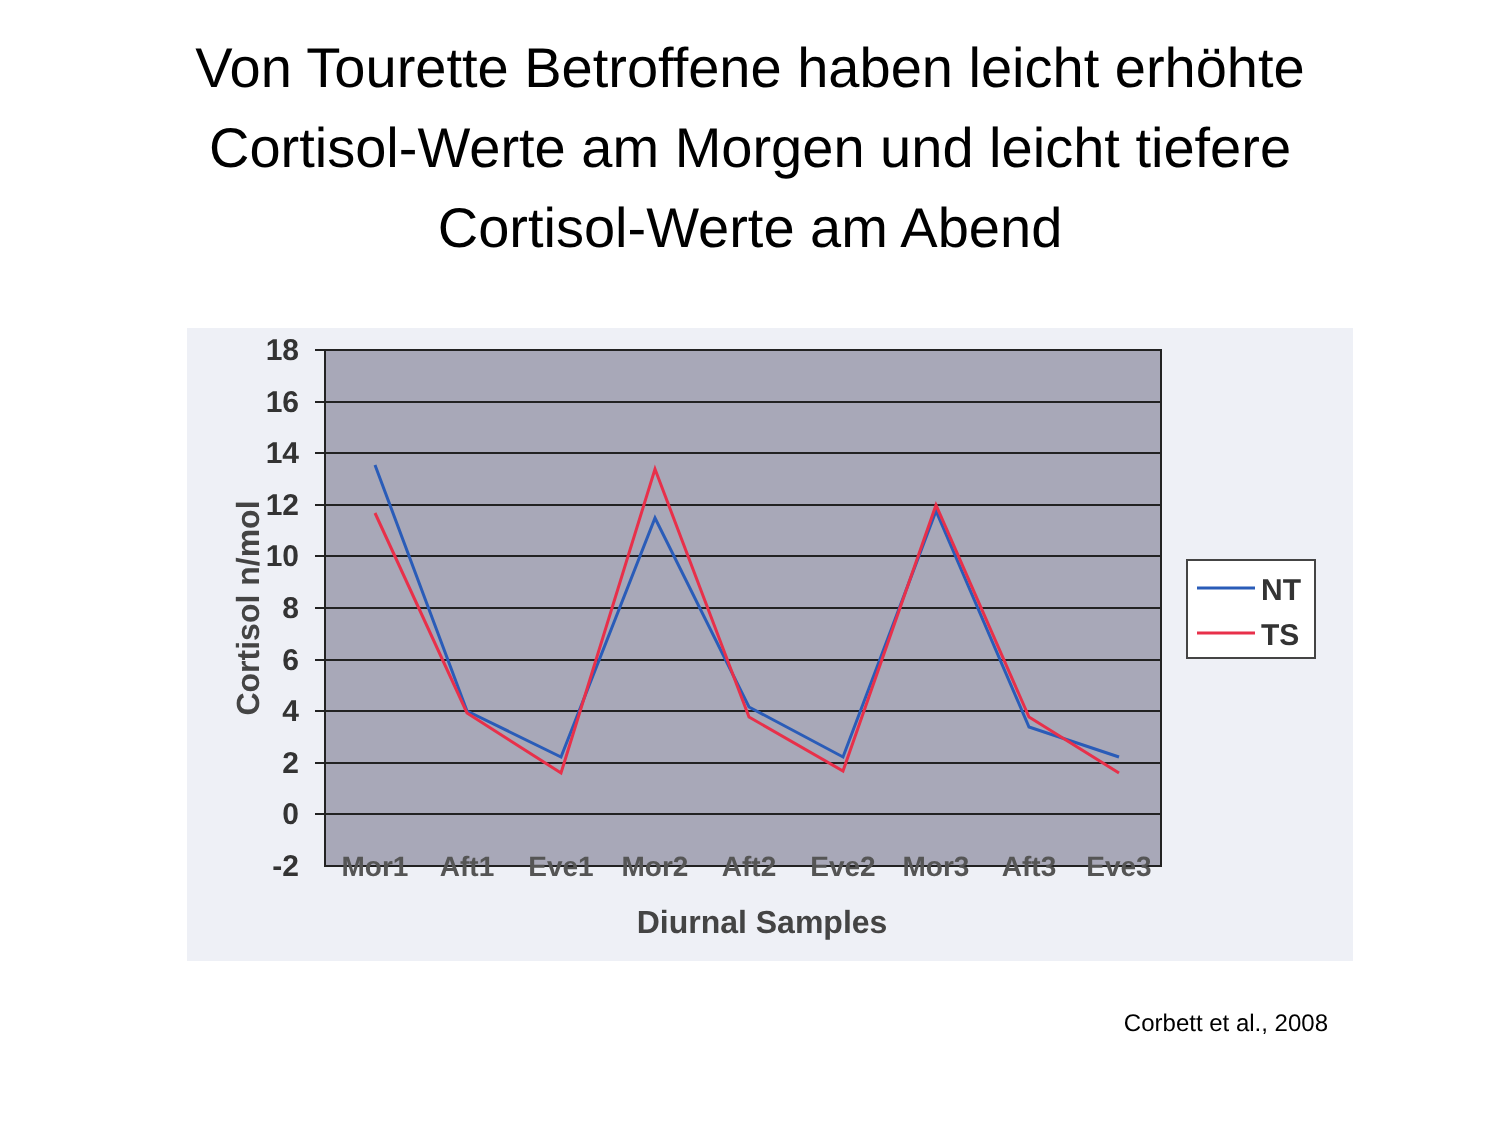Von Tourette Betroffene haben leicht erhöhte
Cortisol-Werte am Morgen und leicht tiefere
Cortisol-Werte am Abend
18
16
14
12
10
8
6
4
2
0
-2
Mor1
Aft1
Eve1
Mor2
Aft2
Eve2
Mor3
Aft3
Eve3
Diurnal Samples
Cortisol n/mol
NT
TS
Corbett et al., 2008